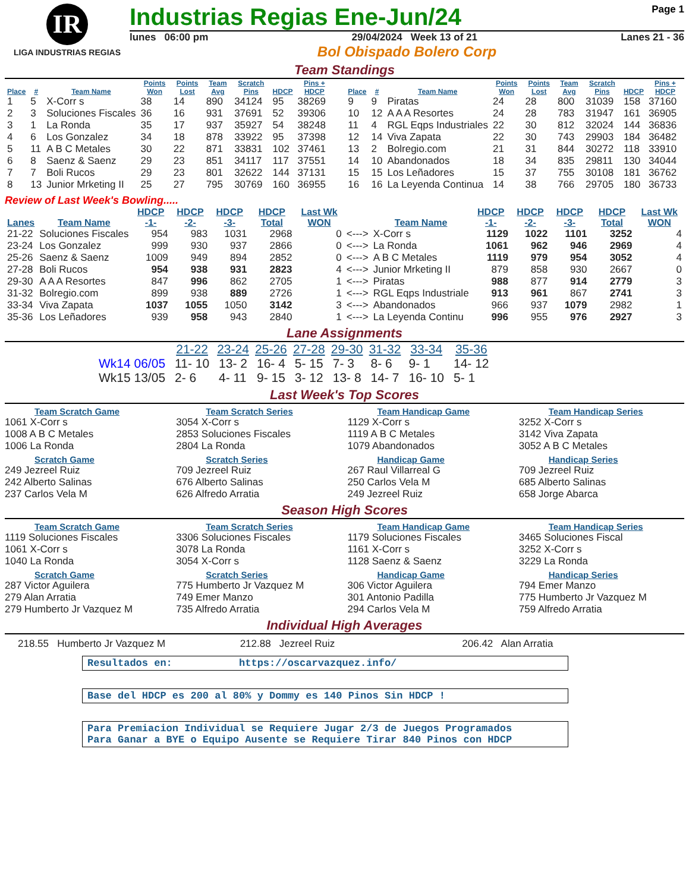IR
LIGA INDUSTRIAS REGIAS
Industrias Regias Ene-Jun/24 Page 1
lunes 06:00 pm 29/04/2024 Week 13 of 21 Lanes 21 - 36
Bol Obispado Bolero Corp
Team Standings
| Place | # | Team Name | Points Won | Points Lost | Team Avg | Scratch Pins | HDCP | Pins + HDCP |
| --- | --- | --- | --- | --- | --- | --- | --- | --- |
| 1 | 5 | X-Corr s | 38 | 14 | 890 | 34124 | 95 | 38269 |
| 2 | 3 | Soluciones Fiscales | 36 | 16 | 931 | 37691 | 52 | 39306 |
| 3 | 1 | La Ronda | 35 | 17 | 937 | 35927 | 54 | 38248 |
| 4 | 6 | Los Gonzalez | 34 | 18 | 878 | 33922 | 95 | 37398 |
| 5 | 11 | A B C Metales | 30 | 22 | 871 | 33831 | 102 | 37461 |
| 6 | 8 | Saenz & Saenz | 29 | 23 | 851 | 34117 | 117 | 37551 |
| 7 | 7 | Boli Rucos | 29 | 23 | 801 | 32622 | 144 | 37131 |
| 8 | 13 | Junior Mrketing II | 25 | 27 | 795 | 30769 | 160 | 36955 |
| Place | # | Team Name | Points Won | Points Lost | Team Avg | Scratch Pins | HDCP | Pins + HDCP |
| --- | --- | --- | --- | --- | --- | --- | --- | --- |
| 9 | 9 | Piratas | 24 | 28 | 800 | 31039 | 158 | 37160 |
| 10 | 12 | A A A Resortes | 24 | 28 | 783 | 31947 | 161 | 36905 |
| 11 | 4 | RGL Eqps Industriales | 22 | 30 | 812 | 32024 | 144 | 36836 |
| 12 | 14 | Viva Zapata | 22 | 30 | 743 | 29903 | 184 | 36482 |
| 13 | 2 | Bolregio.com | 21 | 31 | 844 | 30272 | 118 | 33910 |
| 14 | 10 | Abandonados | 18 | 34 | 835 | 29811 | 130 | 34044 |
| 15 | 15 | Los Leñadores | 15 | 37 | 755 | 30108 | 181 | 36762 |
| 16 | 16 | La Leyenda Continua | 14 | 38 | 766 | 29705 | 180 | 36733 |
Review of Last Week's Bowling.....
| Lanes | Team Name | HDCP -1- | HDCP -2- | HDCP -3- | HDCP Total | Last Wk WON | | Team Name | HDCP -1- | HDCP -2- | HDCP -3- | HDCP Total | Last Wk WON |
| --- | --- | --- | --- | --- | --- | --- | --- | --- | --- | --- | --- | --- | --- |
| 21-22 | Soluciones Fiscales | 954 | 983 | 1031 | 2968 | 0 | <---> | X-Corr s | 1129 | 1022 | 1101 | 3252 | 4 |
| 23-24 | Los Gonzalez | 999 | 930 | 937 | 2866 | 0 | <---> | La Ronda | 1061 | 962 | 946 | 2969 | 4 |
| 25-26 | Saenz & Saenz | 1009 | 949 | 894 | 2852 | 0 | <---> | A B C Metales | 1119 | 979 | 954 | 3052 | 4 |
| 27-28 | Boli Rucos | 954 | 938 | 931 | 2823 | 4 | <---> | Junior Mrketing II | 879 | 858 | 930 | 2667 | 0 |
| 29-30 | A A A Resortes | 847 | 996 | 862 | 2705 | 1 | <---> | Piratas | 988 | 877 | 914 | 2779 | 3 |
| 31-32 | Bolregio.com | 899 | 938 | 889 | 2726 | 1 | <---> | RGL Eqps Industriale | 913 | 961 | 867 | 2741 | 3 |
| 33-34 | Viva Zapata | 1037 | 1055 | 1050 | 3142 | 3 | <---> | Abandonados | 966 | 937 | 1079 | 2982 | 1 |
| 35-36 | Los Leñadores | 939 | 958 | 943 | 2840 | 1 | <---> | La Leyenda Continu | 996 | 955 | 976 | 2927 | 3 |
Lane Assignments
| | 21-22 | 23-24 | 25-26 | 27-28 | 29-30 | 31-32 | 33-34 | 35-36 |
| --- | --- | --- | --- | --- | --- | --- | --- | --- |
| Wk14 06/05 | 11- 10 | 13- 2 | 16- 4 | 5- 15 | 7- 3 | 8- 6 | 9- 1 | 14- 12 |
| Wk15 13/05 | 2- 6 | 4- 11 | 9- 15 | 3- 12 | 13- 8 | 14- 7 | 16- 10 | 5- 1 |
Last Week's Top Scores
Team Scratch Game
1061 X-Corr s
1008 A B C Metales
1006 La Ronda
Scratch Game
249 Jezreel Ruiz
242 Alberto Salinas
237 Carlos Vela M
Team Scratch Series
3054 X-Corr s
2853 Soluciones Fiscales
2804 La Ronda
Scratch Series
709 Jezreel Ruiz
676 Alberto Salinas
626 Alfredo Arratia
Team Handicap Game
1129 X-Corr s
1119 A B C Metales
1079 Abandonados
Handicap Game
267 Raul Villarreal G
250 Carlos Vela M
249 Jezreel Ruiz
Team Handicap Series
3252 X-Corr s
3142 Viva Zapata
3052 A B C Metales
Handicap Series
709 Jezreel Ruiz
685 Alberto Salinas
658 Jorge Abarca
Season High Scores
Team Scratch Game
1119 Soluciones Fiscales
1061 X-Corr s
1040 La Ronda
Scratch Game
287 Victor Aguilera
279 Alan Arratia
279 Humberto Jr Vazquez M
Team Scratch Series
3306 Soluciones Fiscales
3078 La Ronda
3054 X-Corr s
Scratch Series
775 Humberto Jr Vazquez M
749 Emer Manzo
735 Alfredo Arratia
Team Handicap Game
1179 Soluciones Fiscales
1161 X-Corr s
1128 Saenz & Saenz
Handicap Game
306 Victor Aguilera
301 Antonio Padilla
294 Carlos Vela M
Team Handicap Series
3465 Soluciones Fiscal
3252 X-Corr s
3229 La Ronda
Handicap Series
794 Emer Manzo
775 Humberto Jr Vazquez M
759 Alfredo Arratia
Individual High Averages
218.55 Humberto Jr Vazquez M 212.88 Jezreel Ruiz 206.42 Alan Arratia
Resultados en: https://oscarvazquez.info/
Base del HDCP es 200 al 80% y Dommy es 140 Pinos Sin HDCP !
Para Premiacion Individual se Requiere Jugar 2/3 de Juegos Programados
Para Ganar a BYE o Equipo Ausente se Requiere Tirar 840 Pinos con HDCP